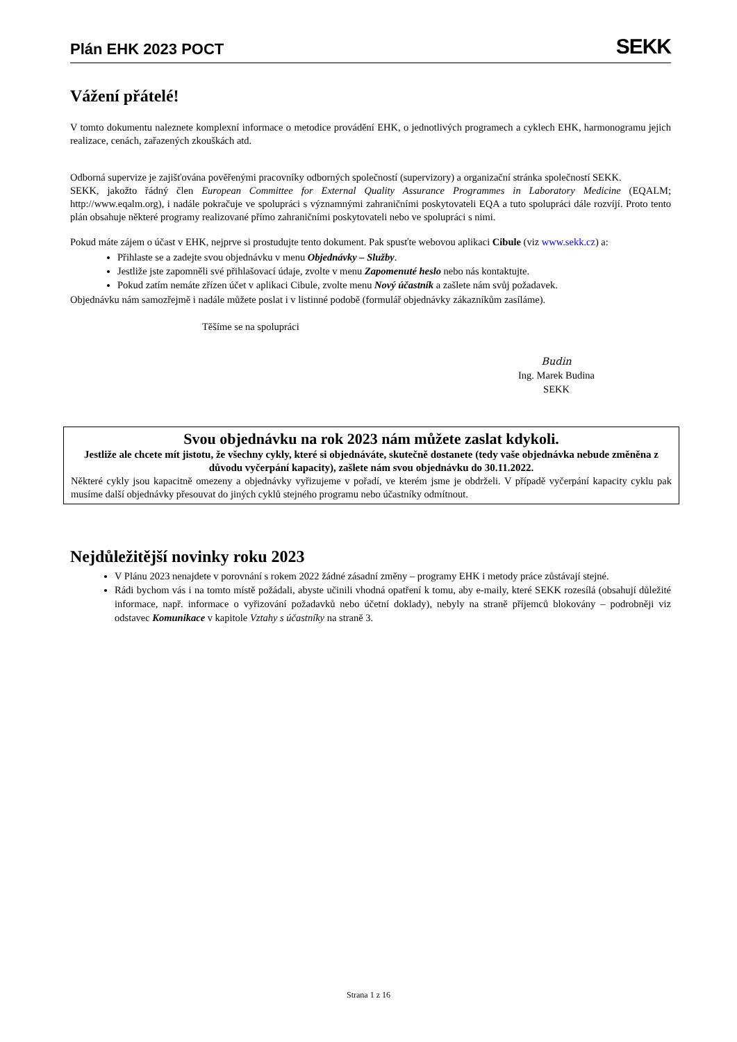Plán EHK 2023 POCT
SEKK
Vážení přátelé!
V tomto dokumentu naleznete komplexní informace o metodice provádění EHK, o jednotlivých programech a cyklech EHK, harmonogramu jejich realizace, cenách, zařazených zkouškách atd.
Odborná supervize je zajišťována pověřenými pracovníky odborných společností (supervizory) a organizační stránka společností SEKK.
SEKK, jakožto řádný člen European Committee for External Quality Assurance Programmes in Laboratory Medicine (EQALM; http://www.eqalm.org), i nadále pokračuje ve spolupráci s významnými zahraničními poskytovateli EQA a tuto spolupráci dále rozvíjí. Proto tento plán obsahuje některé programy realizované přímo zahraničními poskytovateli nebo ve spolupráci s nimi.
Pokud máte zájem o účast v EHK, nejprve si prostudujte tento dokument. Pak spusťte webovou aplikaci Cibule (viz www.sekk.cz) a:
Přihlaste se a zadejte svou objednávku v menu Objednávky – Služby.
Jestliže jste zapomněli své přihlašovací údaje, zvolte v menu Zapomenuté heslo nebo nás kontaktujte.
Pokud zatím nemáte zřízen účet v aplikaci Cibule, zvolte menu Nový účastník a zašlete nám svůj požadavek.
Objednávku nám samozřejmě i nadále můžete poslat i v listinné podobě (formulář objednávky zákazníkům zasíláme).
Těšíme se na spolupráci
Budin
Ing. Marek Budina
SEKK
Svou objednávku na rok 2023 nám můžete zaslat kdykoli.
Jestliže ale chcete mít jistotu, že všechny cykly, které si objednáváte, skutečně dostanete (tedy vaše objednávka nebude změněna z důvodu vyčerpání kapacity), zašlete nám svou objednávku do 30.11.2022.
Některé cykly jsou kapacitně omezeny a objednávky vyřizujeme v pořadí, ve kterém jsme je obdrželi. V případě vyčerpání kapacity cyklu pak musíme další objednávky přesouvat do jiných cyklů stejného programu nebo účastníky odmítnout.
Nejdůležitější novinky roku 2023
V Plánu 2023 nenajdete v porovnání s rokem 2022 žádné zásadní změny – programy EHK i metody práce zůstávají stejné.
Rádi bychom vás i na tomto místě požádali, abyste učinili vhodná opatření k tomu, aby e-maily, které SEKK rozesílá (obsahují důležité informace, např. informace o vyřizování požadavků nebo účetní doklady), nebyly na straně příjemců blokovány – podrobněji viz odstavec Komunikace v kapitole Vztahy s účastníky na straně 3.
Strana 1 z 16